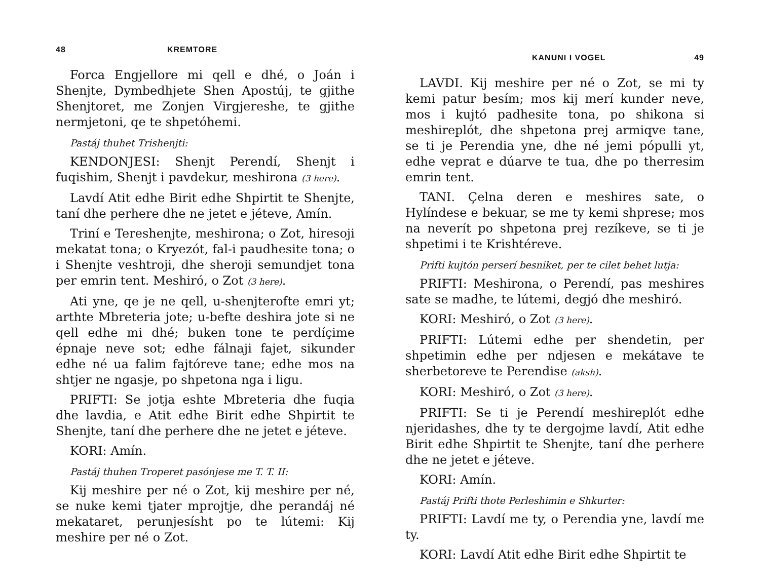48 KREMTORE
Forca Engjellore mi qell e dhé, o Joán i Shenjte, Dymbedhjete Shen Apostúj, te gjithe Shenjtoret, me Zonjen Virgjereshe, te gjithe nermjetoni, qe te shpetóhemi.
Pastáj thuhet Trishenjti:
KENDONJESI: Shenjt Perendí, Shenjt i fuqishim, Shenjt i pavdekur, meshirona (3 here).
Lavdí Atit edhe Birit edhe Shpirtit te Shenjte, taní dhe perhere dhe ne jetet e jéteve, Amín.
Triní e Tereshenjte, meshirona; o Zot, hiresoji mekatat tona; o Kryezót, fal-i paudhesite tona; o i Shenjte veshtroji, dhe sheroji semundjet tona per emrin tent. Meshiró, o Zot (3 here).
Ati yne, qe je ne qell, u-shenjterofte emri yt; arthte Mbreteria jote; u-befte deshira jote si ne qell edhe mi dhé; buken tone te perdíçime épnaje neve sot; edhe fálnaji fajet, sikunder edhe né ua falim fajtóreve tane; edhe mos na shtjer ne ngasje, po shpetona nga i ligu.
PRIFTI: Se jotja eshte Mbreteria dhe fuqia dhe lavdia, e Atit edhe Birit edhe Shpirtit te Shenjte, taní dhe perhere dhe ne jetet e jéteve.
KORI: Amín.
Pastáj thuhen Troperet pasónjese me T. T. II:
Kij meshire per né o Zot, kij meshire per né, se nuke kemi tjater mprojtje, dhe perandáj né mekataret, perunjesísht po te lútemi: Kij meshire per né o Zot.
KANUNI I VOGEL 49
LAVDI. Kij meshire per né o Zot, se mi ty kemi patur besím; mos kij merí kunder neve, mos i kujtó padhesite tona, po shikona si meshireplót, dhe shpetona prej armiqve tane, se ti je Perendia yne, dhe né jemi pópulli yt, edhe veprat e dúarve te tua, dhe po therresim emrin tent.
TANI. Çelna deren e meshires sate, o Hylíndese e bekuar, se me ty kemi shprese; mos na neverít po shpetona prej rezíkeve, se ti je shpetimi i te Krishtéreve.
Prifti kujtón perserí besniket, per te cilet behet lutja:
PRIFTI: Meshirona, o Perendí, pas meshires sate se madhe, te lútemi, degjó dhe meshiró.
KORI: Meshiró, o Zot (3 here).
PRIFTI: Lútemi edhe per shendetin, per shpetimin edhe per ndjesen e mekátave te sherbetoreve te Perendise (aksh).
KORI: Meshiró, o Zot (3 here).
PRIFTI: Se ti je Perendí meshireplót edhe njeridashes, dhe ty te dergojme lavdí, Atit edhe Birit edhe Shpirtit te Shenjte, taní dhe perhere dhe ne jetet e jéteve.
KORI: Amín.
Pastáj Prifti thote Perleshimin e Shkurter:
PRIFTI: Lavdí me ty, o Perendia yne, lavdí me ty.
KORI: Lavdí Atit edhe Birit edhe Shpirtit te